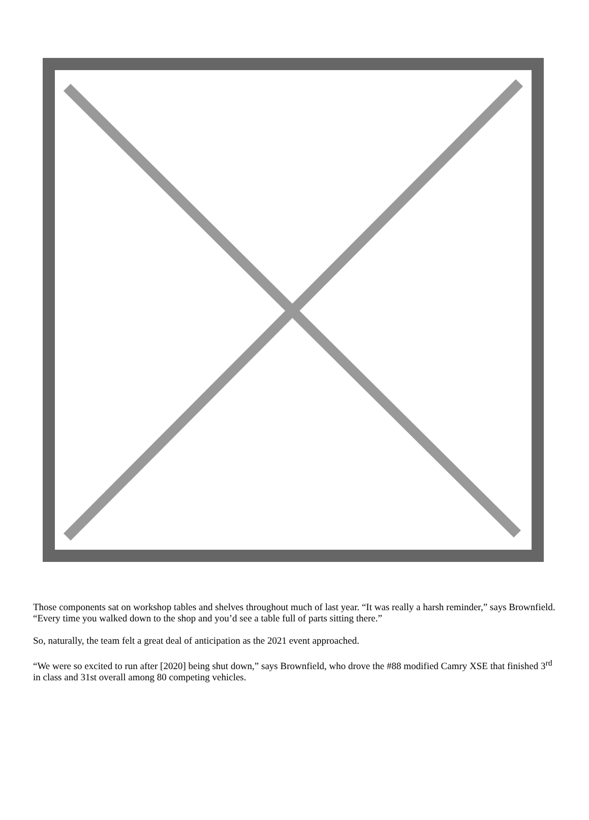Those components sat on workshop tables and shelves throughout much of last year. “It was really a harsh reminder,” says Brownfield. “Every time you walked down to the shop and you’d see a table full of parts sitting there.”
So, naturally, the team felt a great deal of anticipation as the 2021 event approached.
“We were so excited to run after [2020] being shut down,” says Brownfield, who drove the #88 modified Camry XSE that finished 3<sup>rd</sup> in class and 31st overall among 80 competing vehicles.